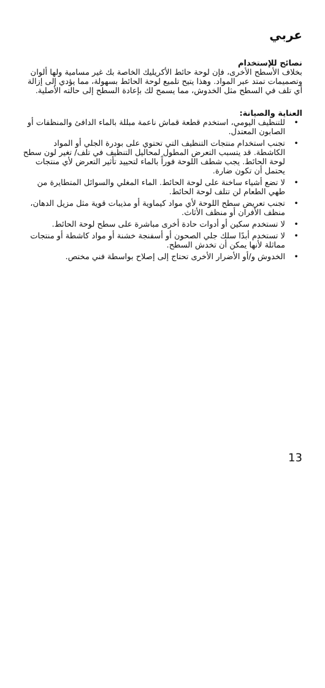عربي
نصائح للإستخدام
بخلاف الأسطح الأخرى، فإن لوحة حائط الأكريليك الخاصة بك غير مسامية ولها ألوان وتصميمات تمتد عبر المواد. وهذا يتيح تلميع لوحة الحائط بسهولة، مما يؤدي إلى إزالة أي تلف في السطح مثل الخدوش، مما يسمح لك بإعادة السطح إلى حالته الأصلية.
العناية والصيانة:
• للتنظيف اليومي، استخدم قطعة قماش ناعمة مبللة بالماء الدافئ والمنظفات أو الصابون المعتدل.
• تجنب استخدام منتجات التنظيف التي تحتوي على بودرة الجلي أو المواد الكاشطة. قد يتسبب التعرض المطول لمحاليل التنظيف في تلف/ تغير لون سطح لوحة الحائط. يجب شطف اللوحة فوراً بالماء لتحييد تأثير التعرض لأي منتجات يحتمل أن تكون ضارة.
• لا تضع أشياء ساخنة على لوحة الحائط. الماء المغلي والسوائل المتطايرة من طهي الطعام لن تتلف لوحة الحائط.
• تجنب تعريض سطح اللوحة لأي مواد كيماوية أو مذيبات قوية مثل مزيل الدهان، منظف الأفران أو منظف الأثاث.
• لا تستخدم سكين أو أدوات حادة أخرى مباشرة على سطح لوحة الحائط.
• لا تستخدم أبدًا سلك جلي الصحون أو أسفنجة خشنة أو مواد كاشطة أو منتجات مماثلة لأنها يمكن أن تخدش السطح.
• الخدوش و/أو الأضرار الأخرى تحتاج إلى إصلاح بواسطة فني مختص.
13